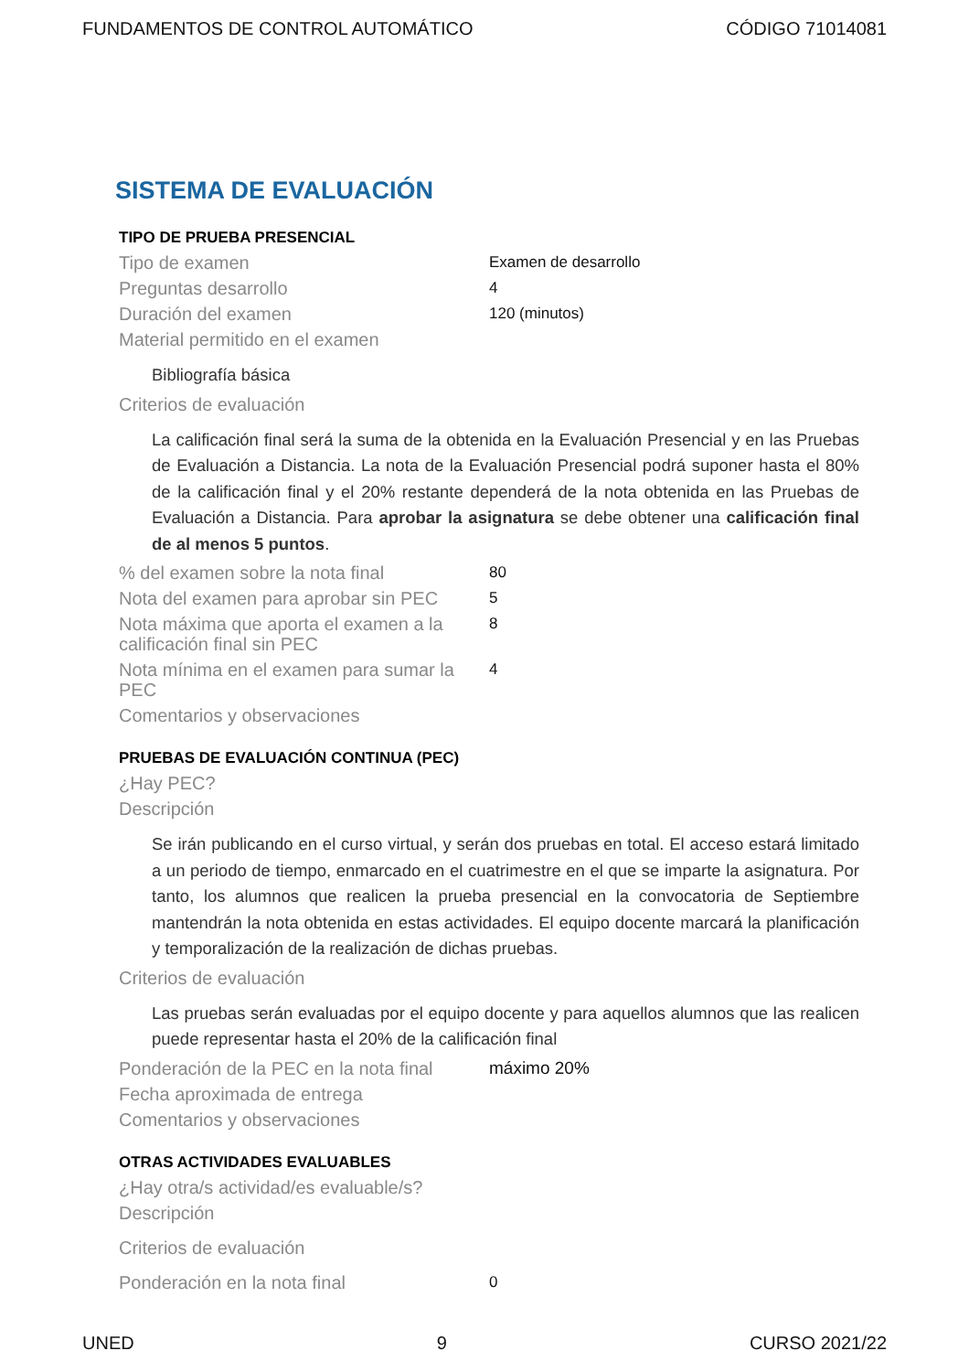FUNDAMENTOS DE CONTROL AUTOMÁTICO CÓDIGO 71014081
SISTEMA DE EVALUACIÓN
TIPO DE PRUEBA PRESENCIAL
Tipo de examen
Examen de desarrollo
Preguntas desarrollo
4
Duración del examen
120 (minutos)
Material permitido en el examen
Bibliografía básica
Criterios de evaluación
La calificación final será la suma de la obtenida en la Evaluación Presencial y en las Pruebas de Evaluación a Distancia. La nota de la Evaluación Presencial podrá suponer hasta el 80% de la calificación final y el 20% restante dependerá de la nota obtenida en las Pruebas de Evaluación a Distancia. Para aprobar la asignatura se debe obtener una calificación final de al menos 5 puntos.
% del examen sobre la nota final
80
Nota del examen para aprobar sin PEC
5
Nota máxima que aporta el examen a la calificación final sin PEC
8
Nota mínima en el examen para sumar la PEC
4
Comentarios y observaciones
PRUEBAS DE EVALUACIÓN CONTINUA (PEC)
¿Hay PEC?
Descripción
Se irán publicando en el curso virtual, y serán dos pruebas en total. El acceso estará limitado a un periodo de tiempo, enmarcado en el cuatrimestre en el que se imparte la asignatura. Por tanto, los alumnos que realicen la prueba presencial en la convocatoria de Septiembre mantendrán la nota obtenida en estas actividades. El equipo docente marcará la planificación y temporalización de la realización de dichas pruebas.
Criterios de evaluación
Las pruebas serán evaluadas por el equipo docente y para aquellos alumnos que las realicen puede representar hasta el 20% de la calificación final
Ponderación de la PEC en la nota final
máximo 20%
Fecha aproximada de entrega
Comentarios y observaciones
OTRAS ACTIVIDADES EVALUABLES
¿Hay otra/s actividad/es evaluable/s?
Descripción
Criterios de evaluación
Ponderación en la nota final
0
UNED 9 CURSO 2021/22